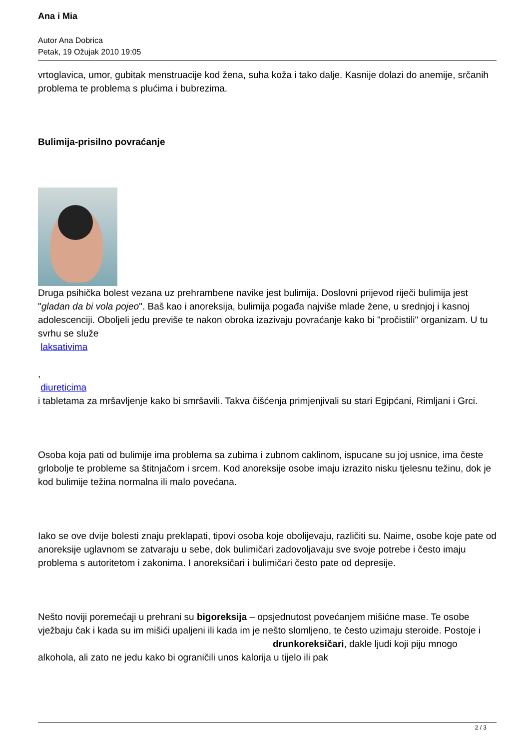Ana i Mia
Autor Ana Dobrica
Petak, 19 Ožujak 2010 19:05
vrtoglavica, umor, gubitak menstruacije kod žena, suha koža i tako dalje. Kasnije dolazi do anemije, srčanih problema te problema s plućima i bubrezima.
Bulimija-prisilno povraćanje
Druga psihička bolest vezana uz prehrambene navike jest bulimija. Doslovni prijevod riječi bulimija jest "gladan da bi vola pojeo". Baš kao i anoreksija, bulimija pogađa najviše mlade žene, u srednjoj i kasnoj adolescenciji. Oboljeli jedu previše te nakon obroka izazivaju povraćanje kako bi "pročistili" organizam. U tu svrhu se služe
laksativima
,
diureticima
i tabletama za mršavljenje kako bi smršavili. Takva čišćenja primjenjivali su stari Egipćani, Rimljani i Grci.
Osoba koja pati od bulimije ima problema sa zubima i zubnom caklinom, ispucane su joj usnice, ima česte grlobolje te probleme sa štitnjačom i srcem. Kod anoreksije osobe imaju izrazito nisku tjelesnu težinu, dok je kod bulimije težina normalna ili malo povećana.
Iako se ove dvije bolesti znaju preklapati, tipovi osoba koje obolijevaju, različiti su. Naime, osobe koje pate od anoreksije uglavnom se zatvaraju u sebe, dok bulimičari zadovoljavaju sve svoje potrebe i često imaju problema s autoritetom i zakonima. I anoreksičari i bulimičari često pate od depresije.
Nešto noviji poremećaji u prehrani su bigoreksija – opsjednutost povećanjem mišićne mase. Te osobe vježbaju čak i kada su im mišići upaljeni ili kada im je nešto slomljeno, te često uzimaju steroide. Postoje i drunkoreksičari, dakle ljudi koji piju mnogo alkohola, ali zato ne jedu kako bi ograničili unos kalorija u tijelo ili pak
2 / 3